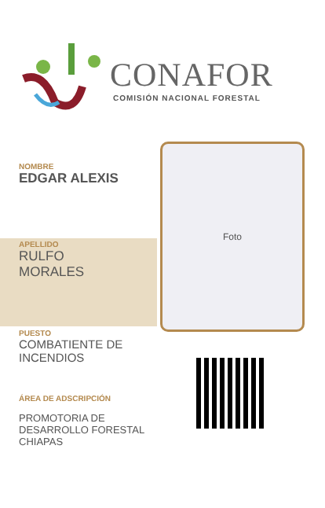CONAFOR
COMISIÓN NACIONAL FORESTAL
NOMBRE
EDGAR ALEXIS
APELLIDO
RULFO
MORALES
PUESTO
COMBATIENTE DE
INCENDIOS
ÁREA DE ADSCRIPCIÓN
PROMOTORIA DE
DESARROLLO FORESTAL
CHIAPAS
Foto